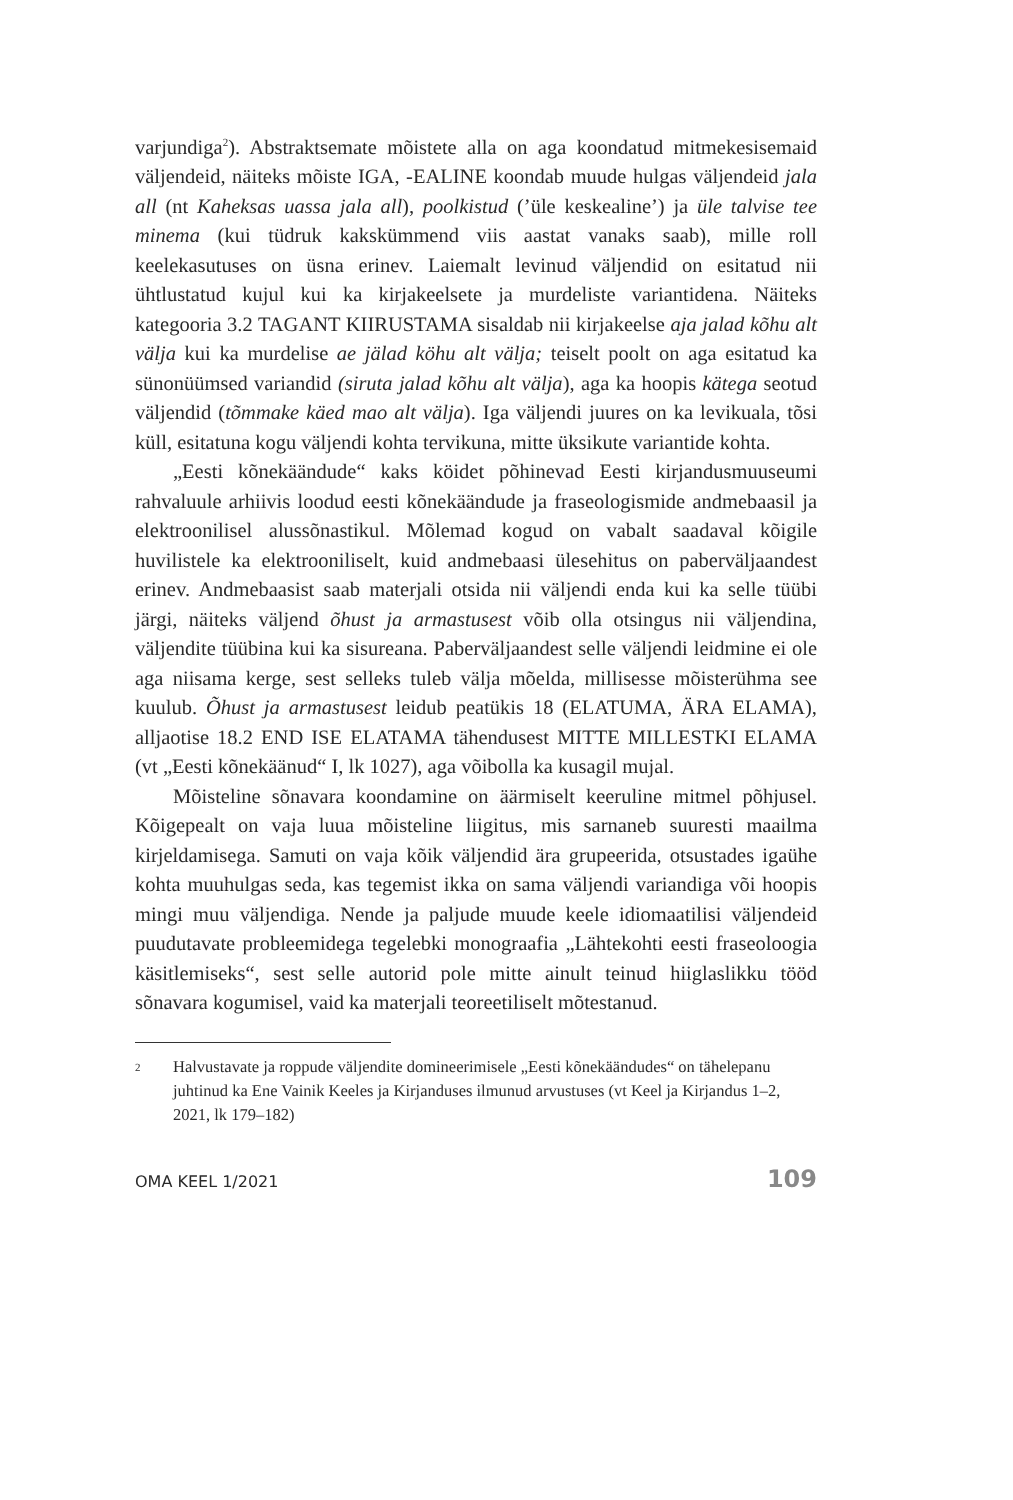varjundiga<sup>2</sup>). Abstraktsemate mõistete alla on aga koondatud mitmekesisemaid väljendeid, näiteks mõiste IGA, -EALINE koondab muude hulgas väljendeid jala all (nt Kaheksas uassa jala all), poolkistud (’üle keskealine’) ja üle talvise tee minema (kui tüdruk kakskümmend viis aastat vanaks saab), mille roll keelekasutuses on üsna erinev. Laiemalt levinud väljendid on esitatud nii ühtlustatud kujul kui ka kirjakeelsete ja murdeliste variantidena. Näiteks kategooria 3.2 TAGANT KIIRUSTAMA sisaldab nii kirjakeelse aja jalad kõhu alt välja kui ka murdelise ae jälad köhu alt välja; teiselt poolt on aga esitatud ka sünonüümsed variandid (siruta jalad kõhu alt välja), aga ka hoopis kätega seotud väljendid (tõmmake käed mao alt välja). Iga väljendi juures on ka levikuala, tõsi küll, esitatuna kogu väljendi kohta tervikuna, mitte üksikute variantide kohta.
„Eesti kõnekäändude“ kaks köidet põhinevad Eesti kirjandusmuuseumi rahvaluule arhiivis loodud eesti kõnekäändude ja fraseologismide andmebaasil ja elektroonilisel alussõnastikul. Mõlemad kogud on vabalt saadaval kõigile huvilistele ka elektrooniliselt, kuid andmebaasi ülesehitus on paberväljaandest erinev. Andmebaasist saab materjali otsida nii väljendi enda kui ka selle tüübi järgi, näiteks väljend õhust ja armastusest võib olla otsingus nii väljendina, väljendite tüübina kui ka sisureana. Paberväljaandest selle väljendi leidmine ei ole aga niisama kerge, sest selleks tuleb välja mõelda, millisesse mõisterühma see kuulub. Õhust ja armastusest leidub peatükis 18 (ELATUMA, ÄRA ELAMA), alljaotise 18.2 END ISE ELATAMA tähendusest MITTE MILLESTKI ELAMA (vt „Eesti kõnekäänud“ I, lk 1027), aga võibolla ka kusagil mujal.
Mõisteline sõnavara koondamine on äärmiselt keeruline mitmel põhjusel. Kõigepealt on vaja luua mõisteline liigitus, mis sarnaneb suuresti maailma kirjeldamisega. Samuti on vaja kõik väljendid ära grupeerida, otsustades igaühe kohta muuhulgas seda, kas tegemist ikka on sama väljendi variandiga või hoopis mingi muu väljendiga. Nende ja paljude muude keele idiomaatilisi väljendeid puudutavate probleemidega tegelebki monograafia „Lähtekohti eesti fraseoloogia käsitlemiseks“, sest selle autorid pole mitte ainult teinud hiiglaslikku tööd sõnavara kogumisel, vaid ka materjali teoreetiliselt mõtestanud.
2 Halvustavate ja roppude väljendite domineerimisele „Eesti kõnekäändudes“ on tähelepanu juhtinud ka Ene Vainik Keeles ja Kirjanduses ilmunud arvustuses (vt Keel ja Kirjandus 1–2, 2021, lk 179–182)
OMA KEEL 1/2021 109